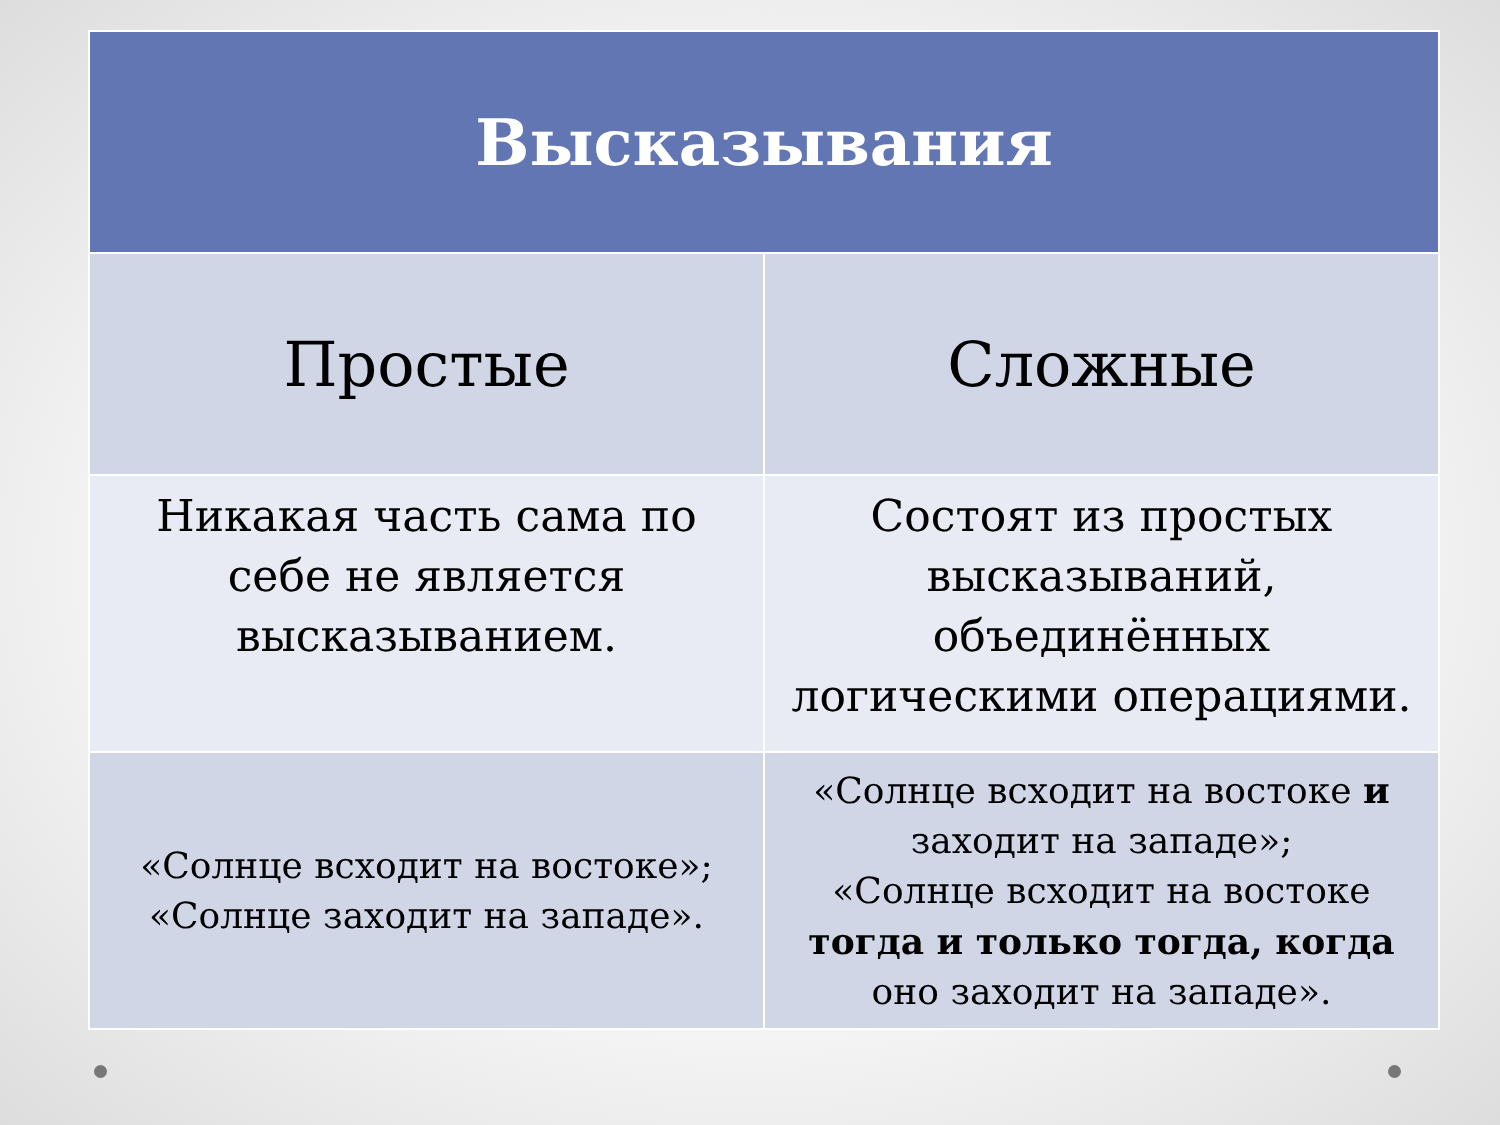| Высказывания | |
| --- | --- |
| Простые | Сложные |
| Никакая часть сама по себе не является высказыванием. | Состоят из простых высказываний, объединённых логическими операциями. |
| «Солнце всходит на востоке»; «Солнце заходит на западе». | «Солнце всходит на востоке и заходит на западе»; «Солнце всходит на востоке тогда и только тогда, когда оно заходит на западе». |